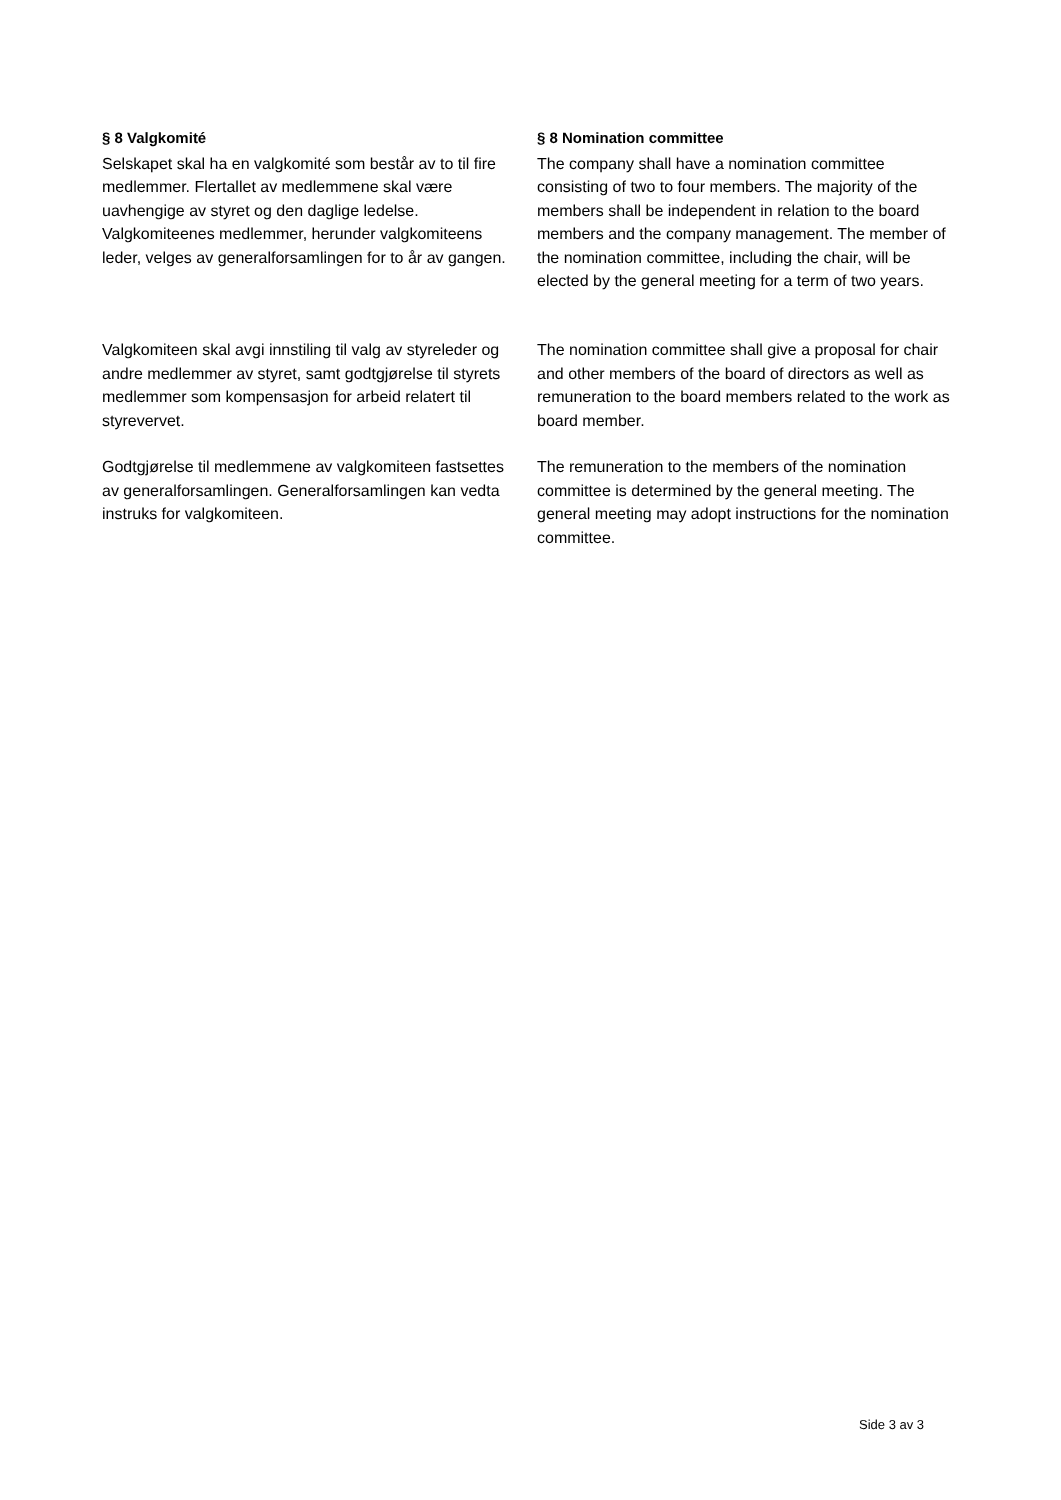§ 8 Valgkomité
Selskapet skal ha en valgkomité som består av to til fire medlemmer. Flertallet av medlemmene skal være uavhengige av styret og den daglige ledelse. Valgkomiteenes medlemmer, herunder valgkomiteens leder, velges av generalforsamlingen for to år av gangen.
§ 8 Nomination committee
The company shall have a nomination committee consisting of two to four members. The majority of the members shall be independent in relation to the board members and the company management. The member of the nomination committee, including the chair, will be elected by the general meeting for a term of two years.
Valgkomiteen skal avgi innstiling til valg av styreleder og andre medlemmer av styret, samt godtgjørelse til styrets medlemmer som kompensasjon for arbeid relatert til styrevervet.
The nomination committee shall give a proposal for chair and other members of the board of directors as well as remuneration to the board members related to the work as board member.
Godtgjørelse til medlemmene av valgkomiteen fastsettes av generalforsamlingen. Generalforsamlingen kan vedta instruks for valgkomiteen.
The remuneration to the members of the nomination committee is determined by the general meeting. The general meeting may adopt instructions for the nomination committee.
Side 3 av 3